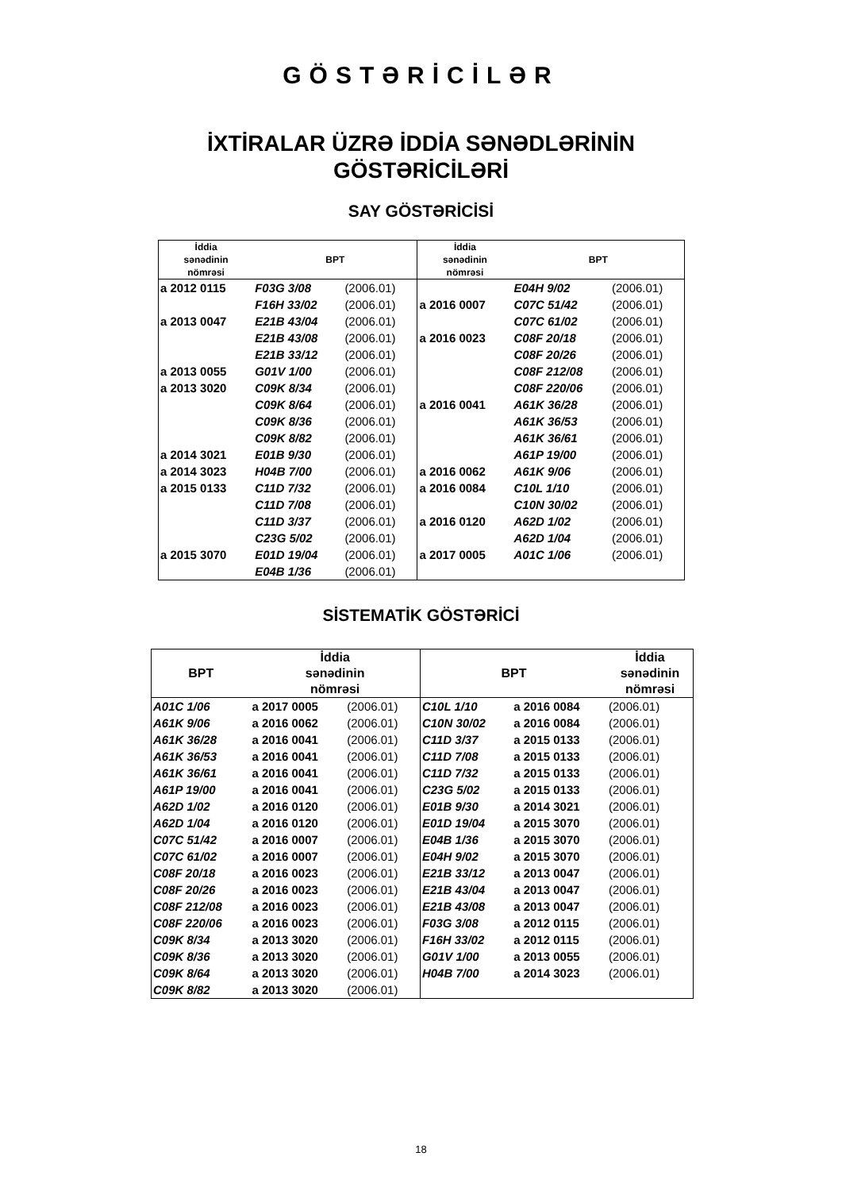GÖSTƏRİCİLƏR
İXTİRALAR ÜZRƏ İDDİA SƏNƏDLƏRİNİN
GÖSTƏRİCİLƏRİ
SAY GÖSTƏRİCİSİ
| İddia sənədinin nömrəsi | BPT | | İddia sənədinin nömrəsi | BPT | |
| --- | --- | --- | --- | --- | --- |
| a 2012 0115 | F03G 3/08 | (2006.01) | | E04H 9/02 | (2006.01) |
| | F16H 33/02 | (2006.01) | a 2016 0007 | C07C 51/42 | (2006.01) |
| a 2013 0047 | E21B 43/04 | (2006.01) | | C07C 61/02 | (2006.01) |
| | E21B 43/08 | (2006.01) | a 2016 0023 | C08F 20/18 | (2006.01) |
| | E21B 33/12 | (2006.01) | | C08F 20/26 | (2006.01) |
| a 2013 0055 | G01V 1/00 | (2006.01) | | C08F 212/08 | (2006.01) |
| a 2013 3020 | C09K 8/34 | (2006.01) | | C08F 220/06 | (2006.01) |
| | C09K 8/64 | (2006.01) | a 2016 0041 | A61K 36/28 | (2006.01) |
| | C09K 8/36 | (2006.01) | | A61K 36/53 | (2006.01) |
| | C09K 8/82 | (2006.01) | | A61K 36/61 | (2006.01) |
| a 2014 3021 | E01B 9/30 | (2006.01) | | A61P 19/00 | (2006.01) |
| a 2014 3023 | H04B 7/00 | (2006.01) | a 2016 0062 | A61K 9/06 | (2006.01) |
| a 2015 0133 | C11D 7/32 | (2006.01) | a 2016 0084 | C10L 1/10 | (2006.01) |
| | C11D 7/08 | (2006.01) | | C10N 30/02 | (2006.01) |
| | C11D 3/37 | (2006.01) | a 2016 0120 | A62D 1/02 | (2006.01) |
| | C23G 5/02 | (2006.01) | | A62D 1/04 | (2006.01) |
| a 2015 3070 | E01D 19/04 | (2006.01) | a 2017 0005 | A01C 1/06 | (2006.01) |
| | E04B 1/36 | (2006.01) | | | |
SİSTEMATİK GÖSTƏRİCİ
| BPT | İddia sənədinin nömrəsi | | BPT | | İddia sənədinin nömrəsi |
| --- | --- | --- | --- | --- | --- |
| A01C 1/06 | a 2017 0005 | (2006.01) | C10L 1/10 | a 2016 0084 | (2006.01) |
| A61K 9/06 | a 2016 0062 | (2006.01) | C10N 30/02 | a 2016 0084 | (2006.01) |
| A61K 36/28 | a 2016 0041 | (2006.01) | C11D 3/37 | a 2015 0133 | (2006.01) |
| A61K 36/53 | a 2016 0041 | (2006.01) | C11D 7/08 | a 2015 0133 | (2006.01) |
| A61K 36/61 | a 2016 0041 | (2006.01) | C11D 7/32 | a 2015 0133 | (2006.01) |
| A61P 19/00 | a 2016 0041 | (2006.01) | C23G 5/02 | a 2015 0133 | (2006.01) |
| A62D 1/02 | a 2016 0120 | (2006.01) | E01B 9/30 | a 2014 3021 | (2006.01) |
| A62D 1/04 | a 2016 0120 | (2006.01) | E01D 19/04 | a 2015 3070 | (2006.01) |
| C07C 51/42 | a 2016 0007 | (2006.01) | E04B 1/36 | a 2015 3070 | (2006.01) |
| C07C 61/02 | a 2016 0007 | (2006.01) | E04H 9/02 | a 2015 3070 | (2006.01) |
| C08F 20/18 | a 2016 0023 | (2006.01) | E21B 33/12 | a 2013 0047 | (2006.01) |
| C08F 20/26 | a 2016 0023 | (2006.01) | E21B 43/04 | a 2013 0047 | (2006.01) |
| C08F 212/08 | a 2016 0023 | (2006.01) | E21B 43/08 | a 2013 0047 | (2006.01) |
| C08F 220/06 | a 2016 0023 | (2006.01) | F03G 3/08 | a 2012 0115 | (2006.01) |
| C09K 8/34 | a 2013 3020 | (2006.01) | F16H 33/02 | a 2012 0115 | (2006.01) |
| C09K 8/36 | a 2013 3020 | (2006.01) | G01V 1/00 | a 2013 0055 | (2006.01) |
| C09K 8/64 | a 2013 3020 | (2006.01) | H04B 7/00 | a 2014 3023 | (2006.01) |
| C09K 8/82 | a 2013 3020 | (2006.01) | | | |
18